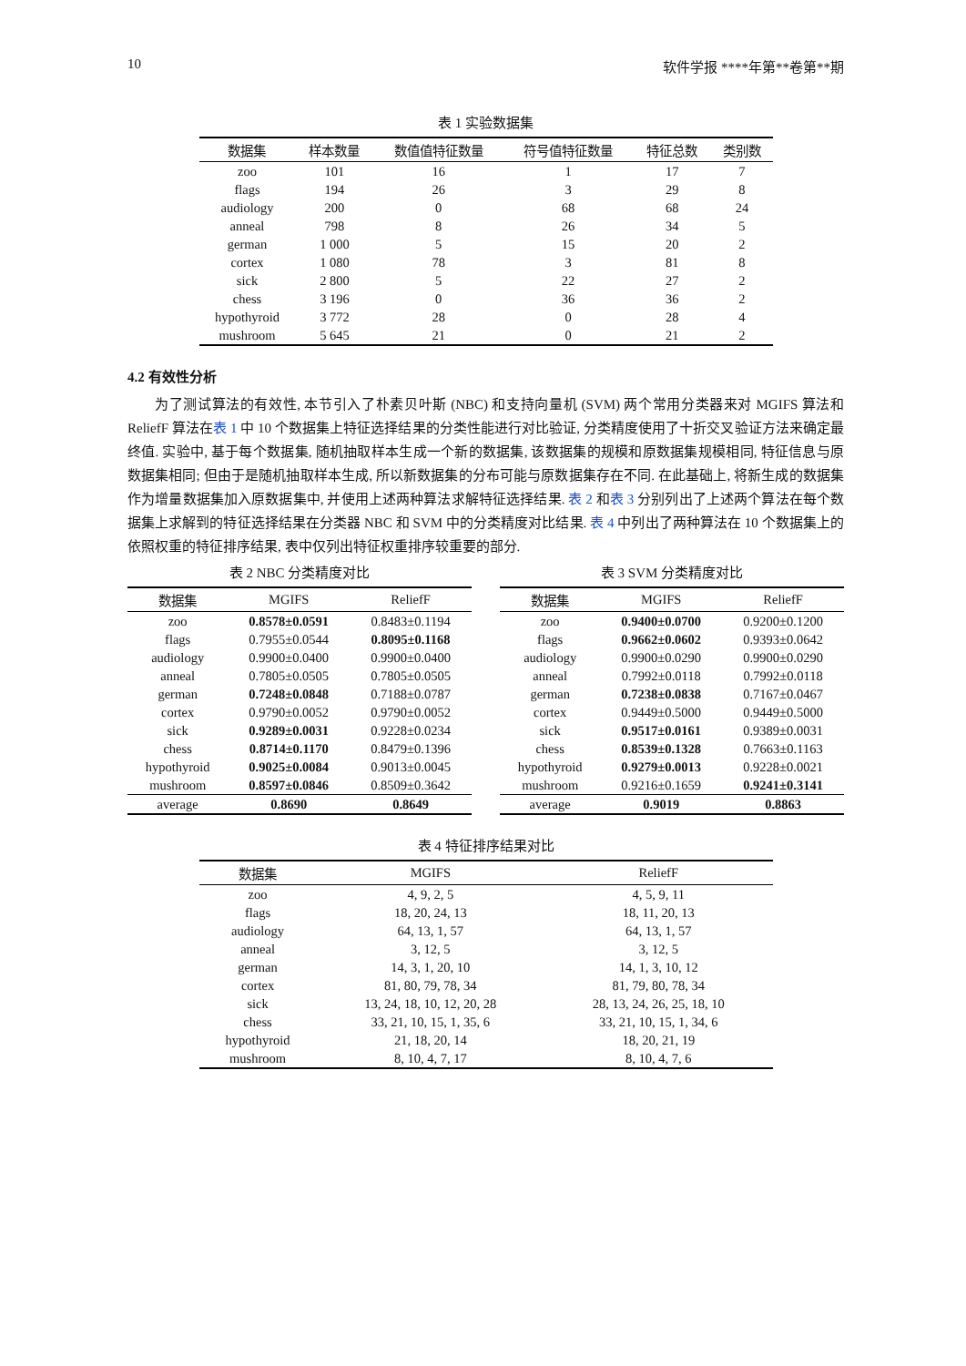10 软件学报 ****年第**卷第**期
表 1 实验数据集
| 数据集 | 样本数量 | 数值值特征数量 | 符号值特征数量 | 特征总数 | 类别数 |
| --- | --- | --- | --- | --- | --- |
| zoo | 101 | 16 | 1 | 17 | 7 |
| flags | 194 | 26 | 3 | 29 | 8 |
| audiology | 200 | 0 | 68 | 68 | 24 |
| anneal | 798 | 8 | 26 | 34 | 5 |
| german | 1 000 | 5 | 15 | 20 | 2 |
| cortex | 1 080 | 78 | 3 | 81 | 8 |
| sick | 2 800 | 5 | 22 | 27 | 2 |
| chess | 3 196 | 0 | 36 | 36 | 2 |
| hypothyroid | 3 772 | 28 | 0 | 28 | 4 |
| mushroom | 5 645 | 21 | 0 | 21 | 2 |
4.2 有效性分析
为了测试算法的有效性, 本节引入了朴素贝叶斯 (NBC) 和支持向量机 (SVM) 两个常用分类器来对 MGIFS 算法和 ReliefF 算法在表 1 中 10 个数据集上特征选择结果的分类性能进行对比验证, 分类精度使用了十折交叉验证方法来确定最终值. 实验中, 基于每个数据集, 随机抽取样本生成一个新的数据集, 该数据集的规模和原数据集规模相同, 特征信息与原数据集相同; 但由于是随机抽取样本生成, 所以新数据集的分布可能与原数据集存在不同. 在此基础上, 将新生成的数据集作为增量数据集加入原数据集中, 并使用上述两种算法求解特征选择结果. 表 2 和表 3 分别列出了上述两个算法在每个数据集上求解到的特征选择结果在分类器 NBC 和 SVM 中的分类精度对比结果. 表 4 中列出了两种算法在 10 个数据集上的依照权重的特征排序结果, 表中仅列出特征权重排序较重要的部分.
表 2 NBC 分类精度对比
| 数据集 | MGIFS | ReliefF |
| --- | --- | --- |
| zoo | 0.8578±0.0591 | 0.8483±0.1194 |
| flags | 0.7955±0.0544 | 0.8095±0.1168 |
| audiology | 0.9900±0.0400 | 0.9900±0.0400 |
| anneal | 0.7805±0.0505 | 0.7805±0.0505 |
| german | 0.7248±0.0848 | 0.7188±0.0787 |
| cortex | 0.9790±0.0052 | 0.9790±0.0052 |
| sick | 0.9289±0.0031 | 0.9228±0.0234 |
| chess | 0.8714±0.1170 | 0.8479±0.1396 |
| hypothyroid | 0.9025±0.0084 | 0.9013±0.0045 |
| mushroom | 0.8597±0.0846 | 0.8509±0.3642 |
| average | 0.8690 | 0.8649 |
表 3 SVM 分类精度对比
| 数据集 | MGIFS | ReliefF |
| --- | --- | --- |
| zoo | 0.9400±0.0700 | 0.9200±0.1200 |
| flags | 0.9662±0.0602 | 0.9393±0.0642 |
| audiology | 0.9900±0.0290 | 0.9900±0.0290 |
| anneal | 0.7992±0.0118 | 0.7992±0.0118 |
| german | 0.7238±0.0838 | 0.7167±0.0467 |
| cortex | 0.9449±0.5000 | 0.9449±0.5000 |
| sick | 0.9517±0.0161 | 0.9389±0.0031 |
| chess | 0.8539±0.1328 | 0.7663±0.1163 |
| hypothyroid | 0.9279±0.0013 | 0.9228±0.0021 |
| mushroom | 0.9216±0.1659 | 0.9241±0.3141 |
| average | 0.9019 | 0.8863 |
表 4 特征排序结果对比
| 数据集 | MGIFS | ReliefF |
| --- | --- | --- |
| zoo | 4, 9, 2, 5 | 4, 5, 9, 11 |
| flags | 18, 20, 24, 13 | 18, 11, 20, 13 |
| audiology | 64, 13, 1, 57 | 64, 13, 1, 57 |
| anneal | 3, 12, 5 | 3, 12, 5 |
| german | 14, 3, 1, 20, 10 | 14, 1, 3, 10, 12 |
| cortex | 81, 80, 79, 78, 34 | 81, 79, 80, 78, 34 |
| sick | 13, 24, 18, 10, 12, 20, 28 | 28, 13, 24, 26, 25, 18, 10 |
| chess | 33, 21, 10, 15, 1, 35, 6 | 33, 21, 10, 15, 1, 34, 6 |
| hypothyroid | 21, 18, 20, 14 | 18, 20, 21, 19 |
| mushroom | 8, 10, 4, 7, 17 | 8, 10, 4, 7, 6 |